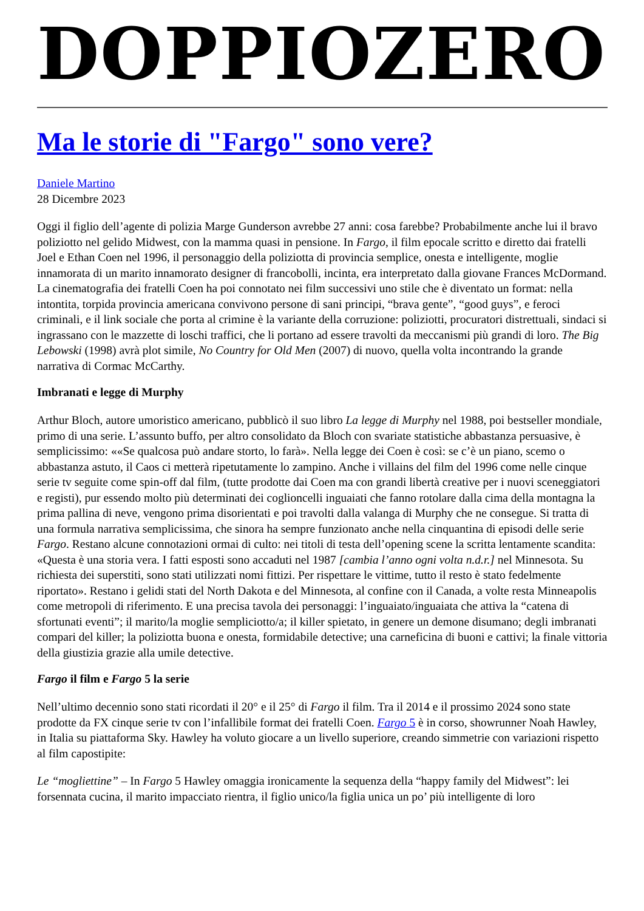DOPPIOZERO
Ma le storie di "Fargo" sono vere?
Daniele Martino
28 Dicembre 2023
Oggi il figlio dell’agente di polizia Marge Gunderson avrebbe 27 anni: cosa farebbe? Probabilmente anche lui il bravo poliziotto nel gelido Midwest, con la mamma quasi in pensione. In Fargo, il film epocale scritto e diretto dai fratelli Joel e Ethan Coen nel 1996, il personaggio della poliziotta di provincia semplice, onesta e intelligente, moglie innamorata di un marito innamorato designer di francobolli, incinta, era interpretato dalla giovane Frances McDormand. La cinematografia dei fratelli Coen ha poi connotato nei film successivi uno stile che è diventato un format: nella intontita, torpida provincia americana convivono persone di sani principi, “brava gente”, “good guys”, e feroci criminali, e il link sociale che porta al crimine è la variante della corruzione: poliziotti, procuratori distrettuali, sindaci si ingrassano con le mazzette di loschi traffici, che li portano ad essere travolti da meccanismi più grandi di loro. The Big Lebowski (1998) avrà plot simile, No Country for Old Men (2007) di nuovo, quella volta incontrando la grande narrativa di Cormac McCarthy.
Imbranati e legge di Murphy
Arthur Bloch, autore umoristico americano, pubblicò il suo libro La legge di Murphy nel 1988, poi bestseller mondiale, primo di una serie. L’assunto buffo, per altro consolidato da Bloch con svariate statistiche abbastanza persuasive, è semplicissimo: ««Se qualcosa può andare storto, lo farà». Nella legge dei Coen è così: se c’è un piano, scemo o abbastanza astuto, il Caos ci metterà ripetutamente lo zampino. Anche i villains del film del 1996 come nelle cinque serie tv seguite come spin-off dal film, (tutte prodotte dai Coen ma con grandi libertà creative per i nuovi sceneggiatori e registi), pur essendo molto più determinati dei coglioncelli inguaiati che fanno rotolare dalla cima della montagna la prima pallina di neve, vengono prima disorientati e poi travolti dalla valanga di Murphy che ne consegue. Si tratta di una formula narrativa semplicissima, che sinora ha sempre funzionato anche nella cinquantina di episodi delle serie Fargo. Restano alcune connotazioni ormai di culto: nei titoli di testa dell’opening scene la scritta lentamente scandita: «Questa è una storia vera. I fatti esposti sono accaduti nel 1987 [cambia l’anno ogni volta n.d.r.] nel Minnesota. Su richiesta dei superstiti, sono stati utilizzati nomi fittizi. Per rispettare le vittime, tutto il resto è stato fedelmente riportato». Restano i gelidi stati del North Dakota e del Minnesota, al confine con il Canada, a volte resta Minneapolis come metropoli di riferimento. E una precisa tavola dei personaggi: l’inguaiato/inguaiata che attiva la “catena di sfortunati eventi”; il marito/la moglie sempliciotto/a; il killer spietato, in genere un demone disumano; degli imbranati compari del killer; la poliziotta buona e onesta, formidabile detective; una carneficina di buoni e cattivi; la finale vittoria della giustizia grazie alla umile detective.
Fargo il film e Fargo 5 la serie
Nell’ultimo decennio sono stati ricordati il 20° e il 25° di Fargo il film. Tra il 2014 e il prossimo 2024 sono state prodotte da FX cinque serie tv con l’infallibile format dei fratelli Coen. Fargo 5 è in corso, showrunner Noah Hawley, in Italia su piattaforma Sky. Hawley ha voluto giocare a un livello superiore, creando simmetrie con variazioni rispetto al film capostipite:
Le “mogliettine” – In Fargo 5 Hawley omaggia ironicamente la sequenza della “happy family del Midwest”: lei forsennata cucina, il marito impacciato rientra, il figlio unico/la figlia unica un po’ più intelligente di loro